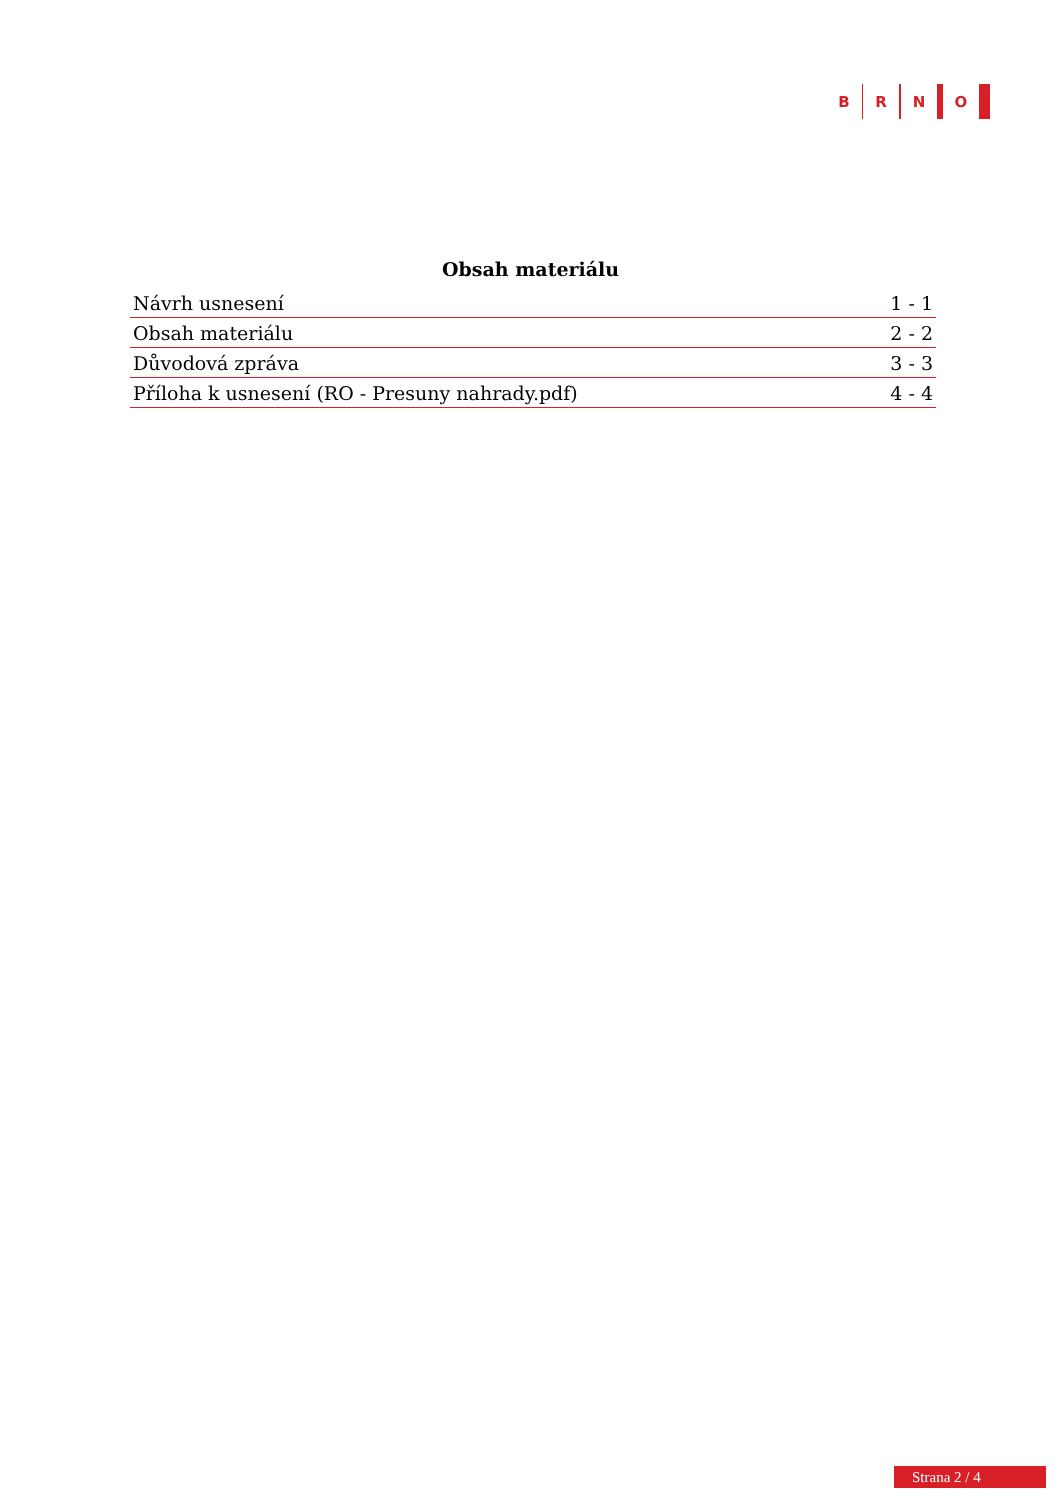B R N O
Obsah materiálu
| Návrh usnesení | 1 - 1 |
| Obsah materiálu | 2 - 2 |
| Důvodová zpráva | 3 - 3 |
| Příloha k usnesení (RO - Presuny nahrady.pdf) | 4 - 4 |
Strana 2 / 4